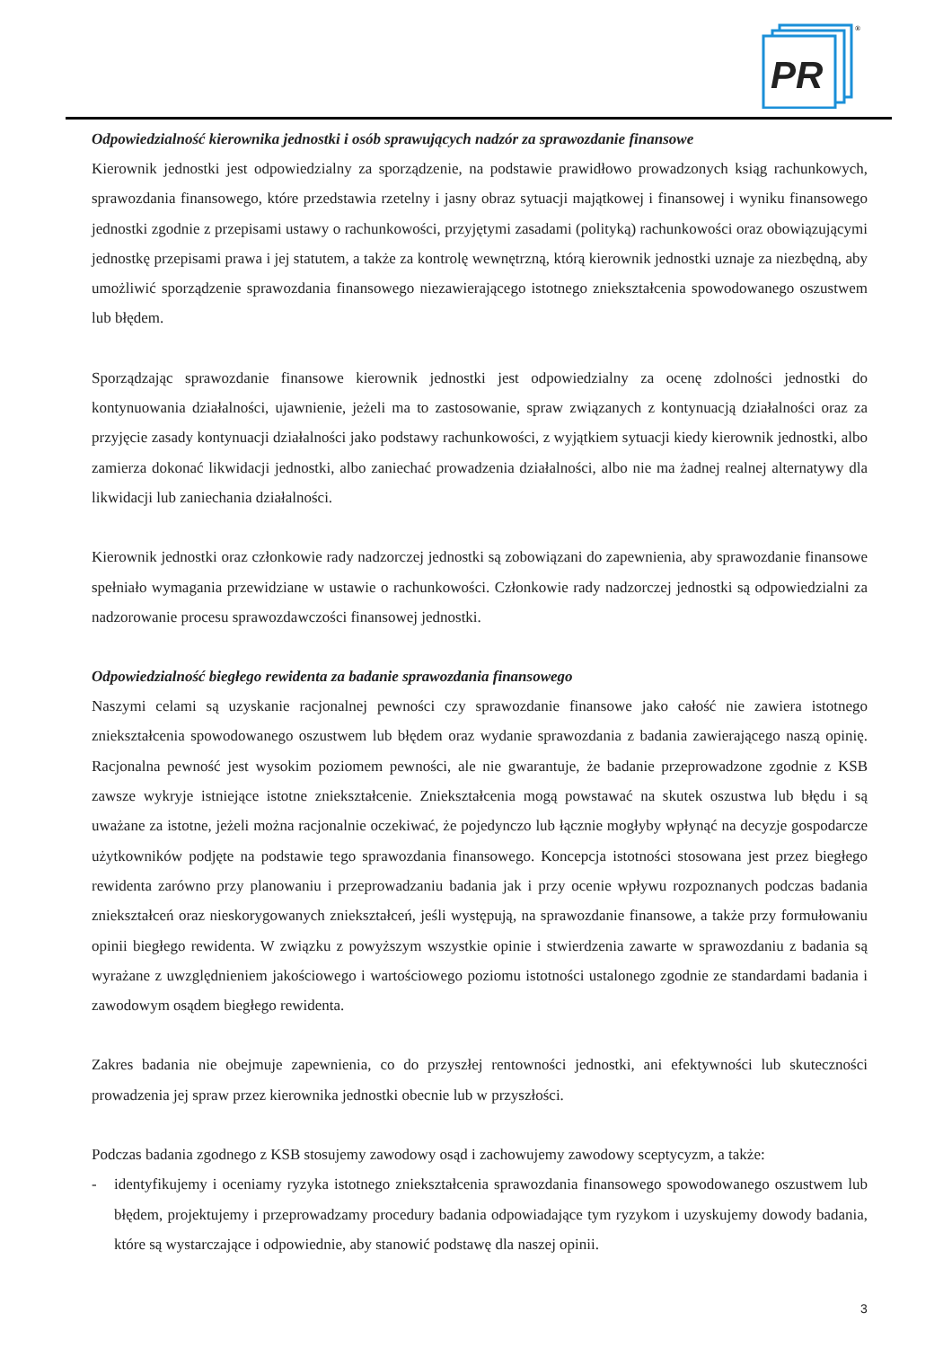PR
®
Odpowiedzialność kierownika jednostki i osób sprawujących nadzór za sprawozdanie finansowe
Kierownik jednostki jest odpowiedzialny za sporządzenie, na podstawie prawidłowo prowadzonych ksiąg rachunkowych, sprawozdania finansowego, które przedstawia rzetelny i jasny obraz sytuacji majątkowej i finansowej i wyniku finansowego jednostki zgodnie z przepisami ustawy o rachunkowości, przyjętymi zasadami (polityką) rachunkowości oraz obowiązującymi jednostkę przepisami prawa i jej statutem, a także za kontrolę wewnętrzną, którą kierownik jednostki uznaje za niezbędną, aby umożliwić sporządzenie sprawozdania finansowego niezawierającego istotnego zniekształcenia spowodowanego oszustwem lub błędem.
Sporządzając sprawozdanie finansowe kierownik jednostki jest odpowiedzialny za ocenę zdolności jednostki do kontynuowania działalności, ujawnienie, jeżeli ma to zastosowanie, spraw związanych z kontynuacją działalności oraz za przyjęcie zasady kontynuacji działalności jako podstawy rachunkowości, z wyjątkiem sytuacji kiedy kierownik jednostki, albo zamierza dokonać likwidacji jednostki, albo zaniechać prowadzenia działalności, albo nie ma żadnej realnej alternatywy dla likwidacji lub zaniechania działalności.
Kierownik jednostki oraz członkowie rady nadzorczej jednostki są zobowiązani do zapewnienia, aby sprawozdanie finansowe spełniało wymagania przewidziane w ustawie o rachunkowości. Członkowie rady nadzorczej jednostki są odpowiedzialni za nadzorowanie procesu sprawozdawczości finansowej jednostki.
Odpowiedzialność biegłego rewidenta za badanie sprawozdania finansowego
Naszymi celami są uzyskanie racjonalnej pewności czy sprawozdanie finansowe jako całość nie zawiera istotnego zniekształcenia spowodowanego oszustwem lub błędem oraz wydanie sprawozdania z badania zawierającego naszą opinię. Racjonalna pewność jest wysokim poziomem pewności, ale nie gwarantuje, że badanie przeprowadzone zgodnie z KSB zawsze wykryje istniejące istotne zniekształcenie. Zniekształcenia mogą powstawać na skutek oszustwa lub błędu i są uważane za istotne, jeżeli można racjonalnie oczekiwać, że pojedynczo lub łącznie mogłyby wpłynąć na decyzje gospodarcze użytkowników podjęte na podstawie tego sprawozdania finansowego. Koncepcja istotności stosowana jest przez biegłego rewidenta zarówno przy planowaniu i przeprowadzaniu badania jak i przy ocenie wpływu rozpoznanych podczas badania zniekształceń oraz nieskorygowanych zniekształceń, jeśli występują, na sprawozdanie finansowe, a także przy formułowaniu opinii biegłego rewidenta. W związku z powyższym wszystkie opinie i stwierdzenia zawarte w sprawozdaniu z badania są wyrażane z uwzględnieniem jakościowego i wartościowego poziomu istotności ustalonego zgodnie ze standardami badania i zawodowym osądem biegłego rewidenta.
Zakres badania nie obejmuje zapewnienia, co do przyszłej rentowności jednostki, ani efektywności lub skuteczności prowadzenia jej spraw przez kierownika jednostki obecnie lub w przyszłości.
Podczas badania zgodnego z KSB stosujemy zawodowy osąd i zachowujemy zawodowy sceptycyzm, a także:
- identyfikujemy i oceniamy ryzyka istotnego zniekształcenia sprawozdania finansowego spowodowanego oszustwem lub błędem, projektujemy i przeprowadzamy procedury badania odpowiadające tym ryzykom i uzyskujemy dowody badania, które są wystarczające i odpowiednie, aby stanowić podstawę dla naszej opinii.
3